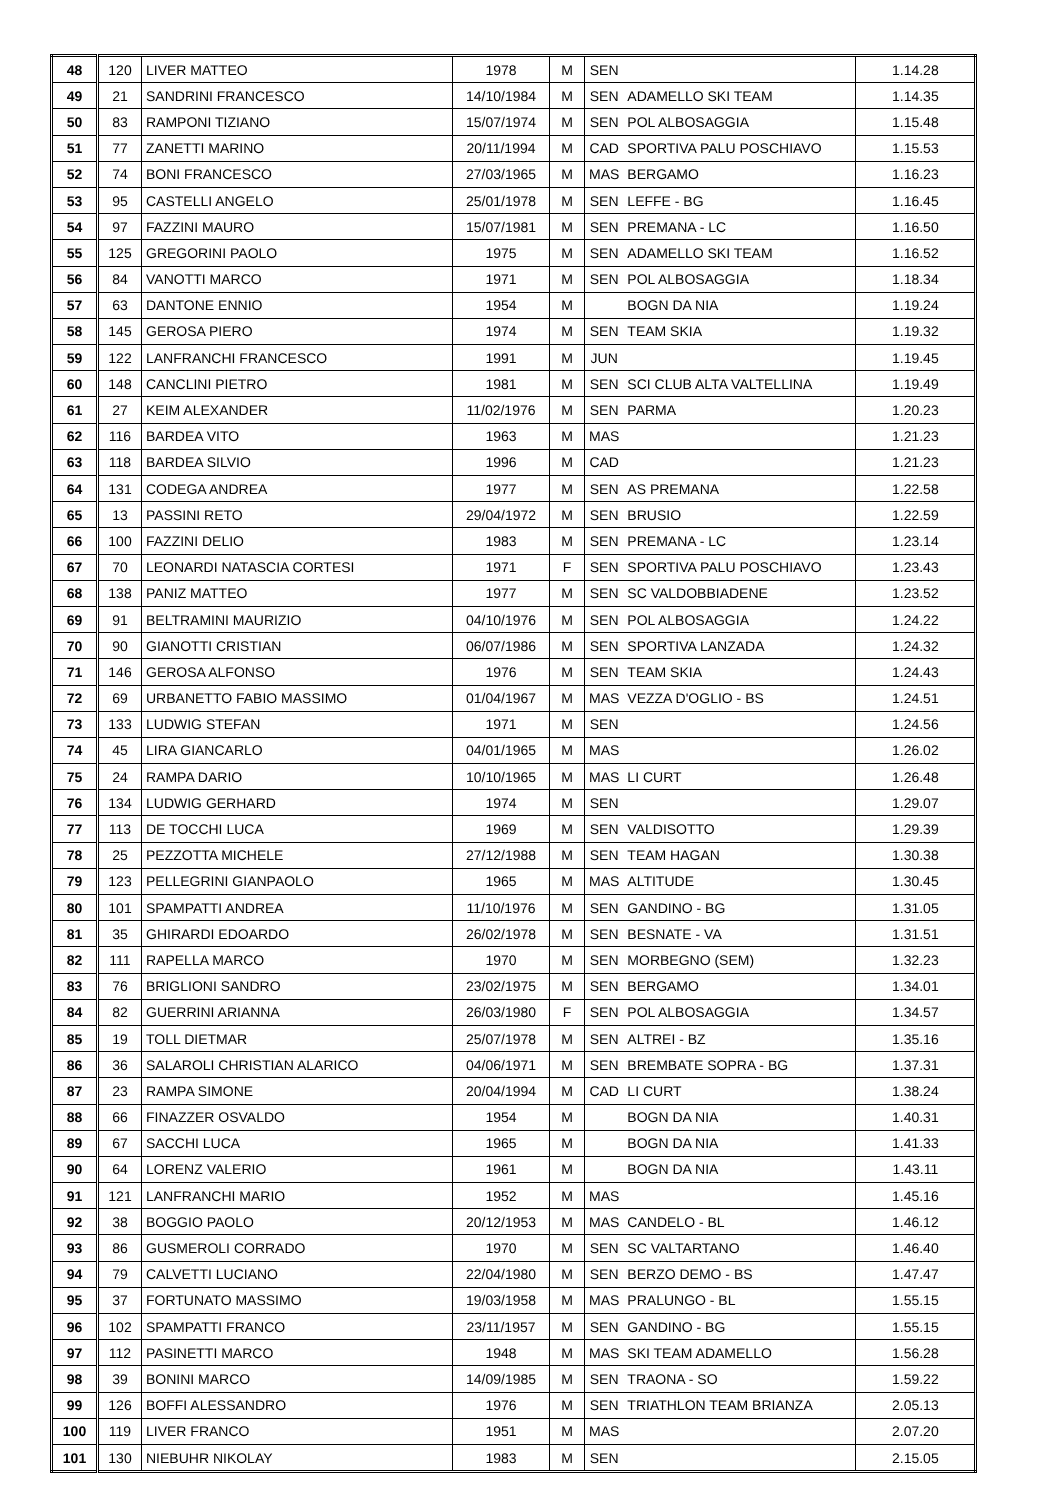| 48 | 120 | LIVER MATTEO | 1978 | M | SEN | | 1.14.28 |
| 49 | 21 | SANDRINI FRANCESCO | 14/10/1984 | M | SEN | ADAMELLO SKI TEAM | 1.14.35 |
| 50 | 83 | RAMPONI TIZIANO | 15/07/1974 | M | SEN | POL ALBOSAGGIA | 1.15.48 |
| 51 | 77 | ZANETTI MARINO | 20/11/1994 | M | CAD | SPORTIVA PALU POSCHIAVO | 1.15.53 |
| 52 | 74 | BONI FRANCESCO | 27/03/1965 | M | MAS | BERGAMO | 1.16.23 |
| 53 | 95 | CASTELLI ANGELO | 25/01/1978 | M | SEN | LEFFE - BG | 1.16.45 |
| 54 | 97 | FAZZINI MAURO | 15/07/1981 | M | SEN | PREMANA - LC | 1.16.50 |
| 55 | 125 | GREGORINI PAOLO | 1975 | M | SEN | ADAMELLO SKI TEAM | 1.16.52 |
| 56 | 84 | VANOTTI MARCO | 1971 | M | SEN | POL ALBOSAGGIA | 1.18.34 |
| 57 | 63 | DANTONE ENNIO | 1954 | M | | BOGN DA NIA | 1.19.24 |
| 58 | 145 | GEROSA PIERO | 1974 | M | SEN | TEAM SKIA | 1.19.32 |
| 59 | 122 | LANFRANCHI FRANCESCO | 1991 | M | JUN | | 1.19.45 |
| 60 | 148 | CANCLINI PIETRO | 1981 | M | SEN | SCI CLUB ALTA VALTELLINA | 1.19.49 |
| 61 | 27 | KEIM ALEXANDER | 11/02/1976 | M | SEN | PARMA | 1.20.23 |
| 62 | 116 | BARDEA VITO | 1963 | M | MAS | | 1.21.23 |
| 63 | 118 | BARDEA SILVIO | 1996 | M | CAD | | 1.21.23 |
| 64 | 131 | CODEGA ANDREA | 1977 | M | SEN | AS PREMANA | 1.22.58 |
| 65 | 13 | PASSINI RETO | 29/04/1972 | M | SEN | BRUSIO | 1.22.59 |
| 66 | 100 | FAZZINI DELIO | 1983 | M | SEN | PREMANA - LC | 1.23.14 |
| 67 | 70 | LEONARDI NATASCIA CORTESI | 1971 | F | SEN | SPORTIVA PALU POSCHIAVO | 1.23.43 |
| 68 | 138 | PANIZ MATTEO | 1977 | M | SEN | SC VALDOBBIADENE | 1.23.52 |
| 69 | 91 | BELTRAMINI MAURIZIO | 04/10/1976 | M | SEN | POL ALBOSAGGIA | 1.24.22 |
| 70 | 90 | GIANOTTI CRISTIAN | 06/07/1986 | M | SEN | SPORTIVA LANZADA | 1.24.32 |
| 71 | 146 | GEROSA ALFONSO | 1976 | M | SEN | TEAM SKIA | 1.24.43 |
| 72 | 69 | URBANETTO FABIO MASSIMO | 01/04/1967 | M | MAS | VEZZA D'OGLIO - BS | 1.24.51 |
| 73 | 133 | LUDWIG STEFAN | 1971 | M | SEN | | 1.24.56 |
| 74 | 45 | LIRA GIANCARLO | 04/01/1965 | M | MAS | | 1.26.02 |
| 75 | 24 | RAMPA DARIO | 10/10/1965 | M | MAS | LI CURT | 1.26.48 |
| 76 | 134 | LUDWIG GERHARD | 1974 | M | SEN | | 1.29.07 |
| 77 | 113 | DE TOCCHI LUCA | 1969 | M | SEN | VALDISOTTO | 1.29.39 |
| 78 | 25 | PEZZOTTA MICHELE | 27/12/1988 | M | SEN | TEAM HAGAN | 1.30.38 |
| 79 | 123 | PELLEGRINI GIANPAOLO | 1965 | M | MAS | ALTITUDE | 1.30.45 |
| 80 | 101 | SPAMPATTI ANDREA | 11/10/1976 | M | SEN | GANDINO - BG | 1.31.05 |
| 81 | 35 | GHIRARDI EDOARDO | 26/02/1978 | M | SEN | BESNATE - VA | 1.31.51 |
| 82 | 111 | RAPELLA MARCO | 1970 | M | SEN | MORBEGNO (SEM) | 1.32.23 |
| 83 | 76 | BRIGLIONI SANDRO | 23/02/1975 | M | SEN | BERGAMO | 1.34.01 |
| 84 | 82 | GUERRINI ARIANNA | 26/03/1980 | F | SEN | POL ALBOSAGGIA | 1.34.57 |
| 85 | 19 | TOLL DIETMAR | 25/07/1978 | M | SEN | ALTREI - BZ | 1.35.16 |
| 86 | 36 | SALAROLI CHRISTIAN ALARICO | 04/06/1971 | M | SEN | BREMBATE SOPRA - BG | 1.37.31 |
| 87 | 23 | RAMPA SIMONE | 20/04/1994 | M | CAD | LI CURT | 1.38.24 |
| 88 | 66 | FINAZZER OSVALDO | 1954 | M | | BOGN DA NIA | 1.40.31 |
| 89 | 67 | SACCHI LUCA | 1965 | M | | BOGN DA NIA | 1.41.33 |
| 90 | 64 | LORENZ VALERIO | 1961 | M | | BOGN DA NIA | 1.43.11 |
| 91 | 121 | LANFRANCHI MARIO | 1952 | M | MAS | | 1.45.16 |
| 92 | 38 | BOGGIO PAOLO | 20/12/1953 | M | MAS | CANDELO - BL | 1.46.12 |
| 93 | 86 | GUSMEROLI CORRADO | 1970 | M | SEN | SC VALTARTANO | 1.46.40 |
| 94 | 79 | CALVETTI LUCIANO | 22/04/1980 | M | SEN | BERZO DEMO - BS | 1.47.47 |
| 95 | 37 | FORTUNATO MASSIMO | 19/03/1958 | M | MAS | PRALUNGO - BL | 1.55.15 |
| 96 | 102 | SPAMPATTI FRANCO | 23/11/1957 | M | SEN | GANDINO - BG | 1.55.15 |
| 97 | 112 | PASINETTI MARCO | 1948 | M | MAS | SKI TEAM ADAMELLO | 1.56.28 |
| 98 | 39 | BONINI MARCO | 14/09/1985 | M | SEN | TRAONA - SO | 1.59.22 |
| 99 | 126 | BOFFI ALESSANDRO | 1976 | M | SEN | TRIATHLON TEAM BRIANZA | 2.05.13 |
| 100 | 119 | LIVER FRANCO | 1951 | M | MAS | | 2.07.20 |
| 101 | 130 | NIEBUHR NIKOLAY | 1983 | M | SEN | | 2.15.05 |